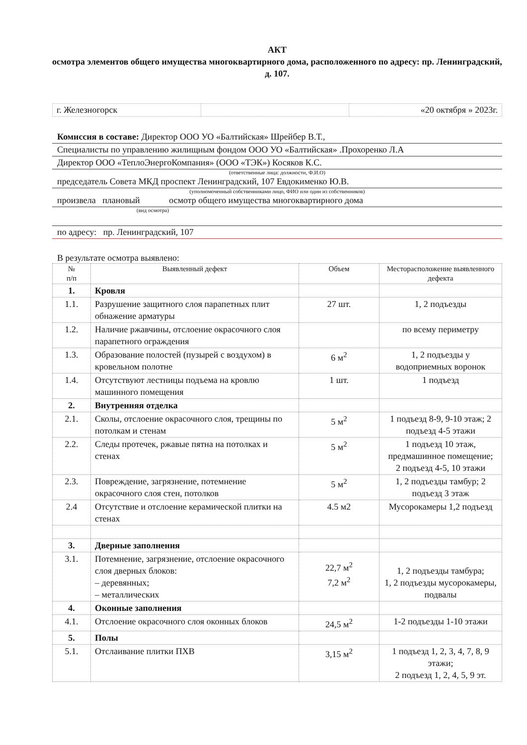АКТ
осмотра элементов общего имущества многоквартирного дома, расположенного по адресу: пр. Ленинградский, д. 107.
| г. Железногорск | | «20 октября » 2023г. |
Комиссия в составе: Директор ООО УО «Балтийская» Шрейбер В.Т.,
Специалисты по управлению жилищным фондом ООО УО «Балтийская» .Прохоренко Л.А
Директор ООО «ТеплоЭнергоКомпания» (ООО «ТЭК») Косяков К.С.
(ответственные лица: должности, Ф.И.О)
председатель Совета МКД проспект Ленинградский, 107 Евдокименко Ю.В.
(уполномоченный собственниками лицо, ФИО или один из собственников)
произвела плановый осмотр общего имущества многоквартирного дома
(вид осмотра)
по адресу: пр. Ленинградский, 107
В результате осмотра выявлено:
| № п/п | Выявленный дефект | Объем | Месторасположение выявленного дефекта |
| --- | --- | --- | --- |
| 1. | Кровля | | |
| 1.1. | Разрушение защитного слоя парапетных плит обнажение арматуры | 27 шт. | 1, 2 подъезды |
| 1.2. | Наличие ржавчины, отслоение окрасочного слоя парапетного ограждения | | по всему периметру |
| 1.3. | Образование полостей (пузырей с воздухом) в кровельном полотне | 6 м<sup>2</sup> | 1, 2 подъезды у водоприемных воронок |
| 1.4. | Отсутствуют лестницы подъема на кровлю машинного помещения | 1 шт. | 1 подъезд |
| 2. | Внутренняя отделка | | |
| 2.1. | Сколы, отслоение окрасочного слоя, трещины по потолкам и стенам | 5 м<sup>2</sup> | 1 подъезд 8-9, 9-10 этаж; 2 подъезд 4-5 этажи |
| 2.2. | Следы протечек, ржавые пятна на потолках и стенах | 5 м<sup>2</sup> | 1 подъезд 10 этаж, предмашинное помещение; 2 подъезд 4-5, 10 этажи |
| 2.3. | Повреждение, загрязнение, потемнение окрасочного слоя стен, потолков | 5 м<sup>2</sup> | 1, 2 подъезды тамбур; 2 подъезд 3 этаж |
| 2.4 | Отсутствие и отслоение керамической плитки на стенах | 4.5 м2 | Мусорокамеры 1,2 подъезд |
| 3. | Дверные заполнения | | |
| 3.1. | Потемнение, загрязнение, отслоение окрасочного слоя дверных блоков: – деревянных; – металлических | 22,7 м<sup>2</sup> 7,2 м<sup>2</sup> | 1, 2 подъезды тамбура; 1, 2 подъезды мусорокамеры, подвалы |
| 4. | Оконные заполнения | | |
| 4.1. | Отслоение окрасочного слоя оконных блоков | 24,5 м<sup>2</sup> | 1-2 подъезды 1-10 этажи |
| 5. | Полы | | |
| 5.1. | Отслаивание плитки ПХВ | 3,15 м<sup>2</sup> | 1 подъезд 1, 2, 3, 4, 7, 8, 9 этажи; 2 подъезд 1, 2, 4, 5, 9 эт. |